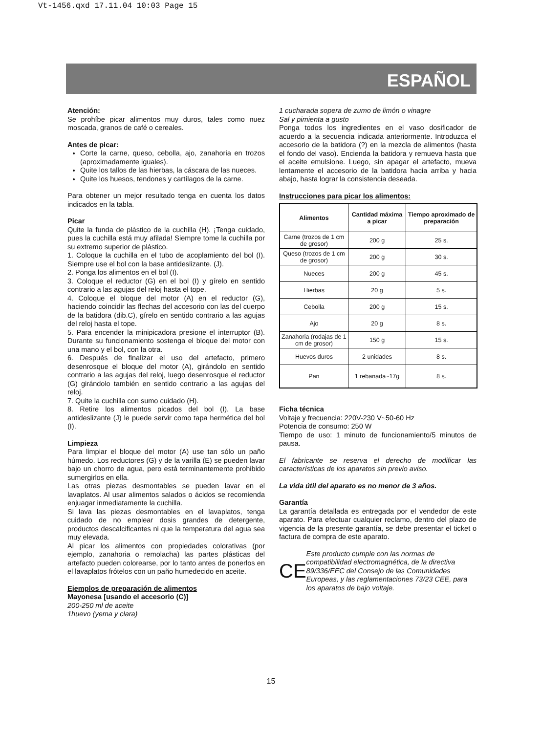Vt-1456.qxd 17.11.04 10:03 Page 15
ESPAÑOL
Atención:
Se prohíbe picar alimentos muy duros, tales como nuez moscada, granos de café o cereales.
Antes de picar:
Corte la carne, queso, cebolla, ajo, zanahoria en trozos (aproximadamente iguales).
Quite los tallos de las hierbas, la cáscara de las nueces.
Quite los huesos, tendones y cartílagos de la carne.
Para obtener un mejor resultado tenga en cuenta los datos indicados en la tabla.
Picar
Quite la funda de plástico de la cuchilla (H). ¡Tenga cuidado, pues la cuchilla está muy afilada! Siempre tome la cuchilla por su extremo superior de plástico.
1. Coloque la cuchilla en el tubo de acoplamiento del bol (I). Siempre use el bol con la base antideslizante. (J).
2. Ponga los alimentos en el bol (I).
3. Coloque el reductor (G) en el bol (I) y gírelo en sentido contrario a las agujas del reloj hasta el tope.
4. Coloque el bloque del motor (A) en el reductor (G), haciendo coincidir las flechas del accesorio con las del cuerpo de la batidora (dib.C), gírelo en sentido contrario a las agujas del reloj hasta el tope.
5. Para encender la minipicadora presione el interruptor (B). Durante su funcionamiento sostenga el bloque del motor con una mano y el bol, con la otra.
6. Después de finalizar el uso del artefacto, primero desenrosque el bloque del motor (A), girándolo en sentido contrario a las agujas del reloj, luego desenrosque el reductor (G) girándolo también en sentido contrario a las agujas del reloj.
7. Quite la cuchilla con sumo cuidado (H).
8. Retire los alimentos picados del bol (I). La base antideslizante (J) le puede servir como tapa hermética del bol (I).
Limpieza
Para limpiar el bloque del motor (A) use tan sólo un paño húmedo. Los reductores (G) y de la varilla (E) se pueden lavar bajo un chorro de agua, pero está terminantemente prohibido sumergirlos en ella.
Las otras piezas desmontables se pueden lavar en el lavaplatos. Al usar alimentos salados o ácidos se recomienda enjuagar inmediatamente la cuchilla.
Si lava las piezas desmontables en el lavaplatos, tenga cuidado de no emplear dosis grandes de detergente, productos descalcificantes ni que la temperatura del agua sea muy elevada.
Al picar los alimentos con propiedades colorativas (por ejemplo, zanahoria o remolacha) las partes plásticas del artefacto pueden colorearse, por lo tanto antes de ponerlos en el lavaplatos frótelos con un paño humedecido en aceite.
Ejemplos de preparación de alimentos
Mayonesa [usando el accesorio (C)]
200-250 ml de aceite
1huevo (yema y clara)
1 cucharada sopera de zumo de limón o vinagre
Sal y pimienta a gusto
Ponga todos los ingredientes en el vaso dosificador de acuerdo a la secuencia indicada anteriormente. Introduzca el accesorio de la batidora (?) en la mezcla de alimentos (hasta el fondo del vaso). Encienda la batidora y remueva hasta que el aceite emulsione. Luego, sin apagar el artefacto, mueva lentamente el accesorio de la batidora hacia arriba y hacia abajo, hasta lograr la consistencia deseada.
Instrucciones para picar los alimentos:
| Alimentos | Cantidad máxima a picar | Tiempo aproximado de preparación |
| --- | --- | --- |
| Carne (trozos de 1 cm de grosor) | 200 g | 25 s. |
| Queso (trozos de 1 cm de grosor) | 200 g | 30 s. |
| Nueces | 200 g | 45 s. |
| Hierbas | 20 g | 5 s. |
| Cebolla | 200 g | 15 s. |
| Ajo | 20 g | 8 s. |
| Zanahoria (rodajas de 1 cm de grosor) | 150 g | 15 s. |
| Huevos duros | 2 unidades | 8 s. |
| Pan | 1 rebanada~17g | 8 s. |
Ficha técnica
Voltaje y frecuencia: 220V-230 V~50-60 Hz
Potencia de consumo: 250 W
Tiempo de uso: 1 minuto de funcionamiento/5 minutos de pausa.
El fabricante se reserva el derecho de modificar las características de los aparatos sin previo aviso.
La vida útil del aparato es no menor de 3 años.
Garantía
La garantía detallada es entregada por el vendedor de este aparato. Para efectuar cualquier reclamo, dentro del plazo de vigencia de la presente garantía, se debe presentar el ticket o factura de compra de este aparato.
CE
Este producto cumple con las normas de compatibilidad electromagnética, de la directiva 89/336/EEC del Consejo de las Comunidades Europeas, y las reglamentaciones 73/23 CEE, para los aparatos de bajo voltaje.
15